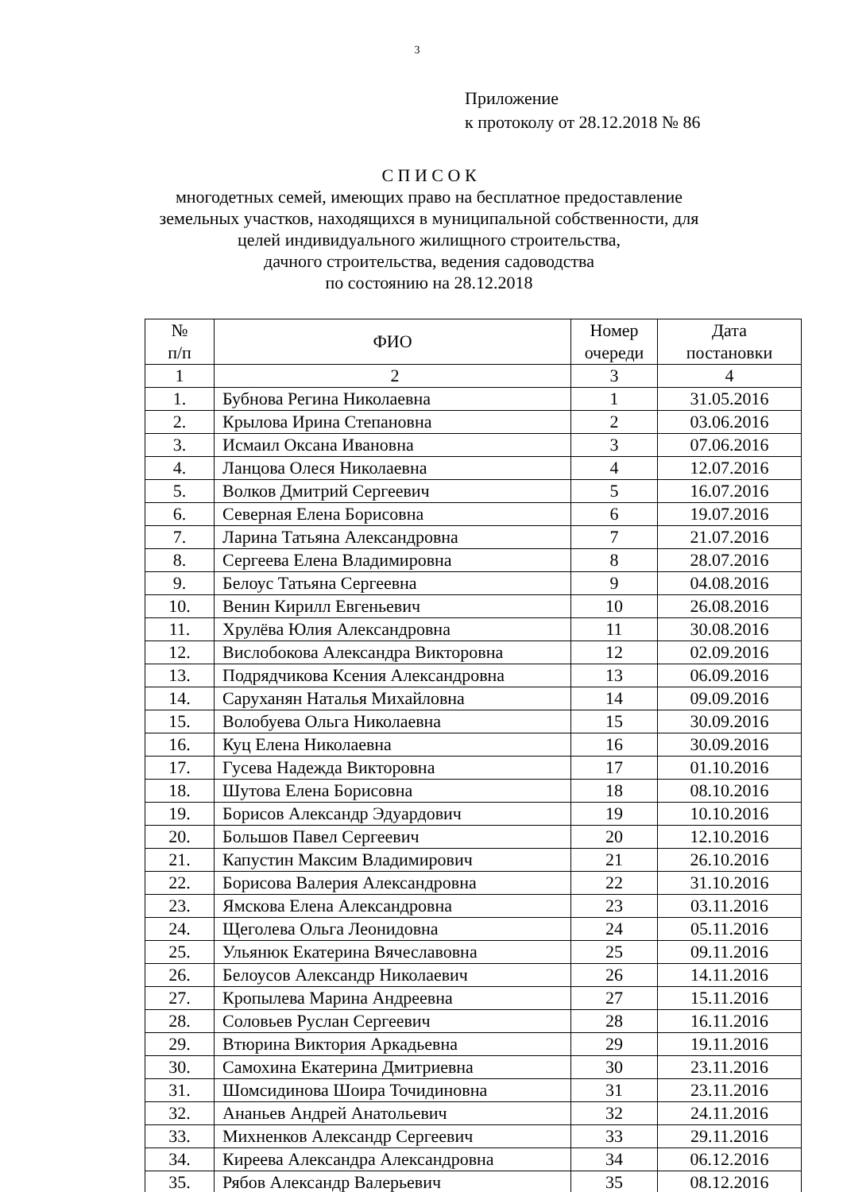3
Приложение
к протоколу от 28.12.2018 № 86
С П И С О К
многодетных семей, имеющих право на бесплатное предоставление земельных участков, находящихся в муниципальной собственности, для целей индивидуального жилищного строительства,
дачного строительства, ведения садоводства
по состоянию на 28.12.2018
| № п/п | ФИО | Номер очереди | Дата постановки |
| --- | --- | --- | --- |
| 1 | 2 | 3 | 4 |
| 1. | Бубнова Регина Николаевна | 1 | 31.05.2016 |
| 2. | Крылова Ирина Степановна | 2 | 03.06.2016 |
| 3. | Исмаил Оксана Ивановна | 3 | 07.06.2016 |
| 4. | Ланцова Олеся Николаевна | 4 | 12.07.2016 |
| 5. | Волков Дмитрий Сергеевич | 5 | 16.07.2016 |
| 6. | Северная Елена Борисовна | 6 | 19.07.2016 |
| 7. | Ларина Татьяна Александровна | 7 | 21.07.2016 |
| 8. | Сергеева Елена Владимировна | 8 | 28.07.2016 |
| 9. | Белоус Татьяна Сергеевна | 9 | 04.08.2016 |
| 10. | Венин Кирилл Евгеньевич | 10 | 26.08.2016 |
| 11. | Хрулёва Юлия Александровна | 11 | 30.08.2016 |
| 12. | Вислобокова Александра Викторовна | 12 | 02.09.2016 |
| 13. | Подрядчикова Ксения Александровна | 13 | 06.09.2016 |
| 14. | Саруханян Наталья Михайловна | 14 | 09.09.2016 |
| 15. | Волобуева Ольга Николаевна | 15 | 30.09.2016 |
| 16. | Куц Елена Николаевна | 16 | 30.09.2016 |
| 17. | Гусева Надежда Викторовна | 17 | 01.10.2016 |
| 18. | Шутова Елена Борисовна | 18 | 08.10.2016 |
| 19. | Борисов Александр Эдуардович | 19 | 10.10.2016 |
| 20. | Большов Павел Сергеевич | 20 | 12.10.2016 |
| 21. | Капустин Максим Владимирович | 21 | 26.10.2016 |
| 22. | Борисова Валерия Александровна | 22 | 31.10.2016 |
| 23. | Ямскова Елена Александровна | 23 | 03.11.2016 |
| 24. | Щеголева Ольга Леонидовна | 24 | 05.11.2016 |
| 25. | Ульянюк Екатерина Вячеславовна | 25 | 09.11.2016 |
| 26. | Белоусов Александр Николаевич | 26 | 14.11.2016 |
| 27. | Кропылева Марина Андреевна | 27 | 15.11.2016 |
| 28. | Соловьев Руслан Сергеевич | 28 | 16.11.2016 |
| 29. | Втюрина Виктория Аркадьевна | 29 | 19.11.2016 |
| 30. | Самохина Екатерина Дмитриевна | 30 | 23.11.2016 |
| 31. | Шомсидинова Шоира Точидиновна | 31 | 23.11.2016 |
| 32. | Ананьев Андрей Анатольевич | 32 | 24.11.2016 |
| 33. | Михненков Александр Сергеевич | 33 | 29.11.2016 |
| 34. | Киреева Александра Александровна | 34 | 06.12.2016 |
| 35. | Рябов Александр Валерьевич | 35 | 08.12.2016 |